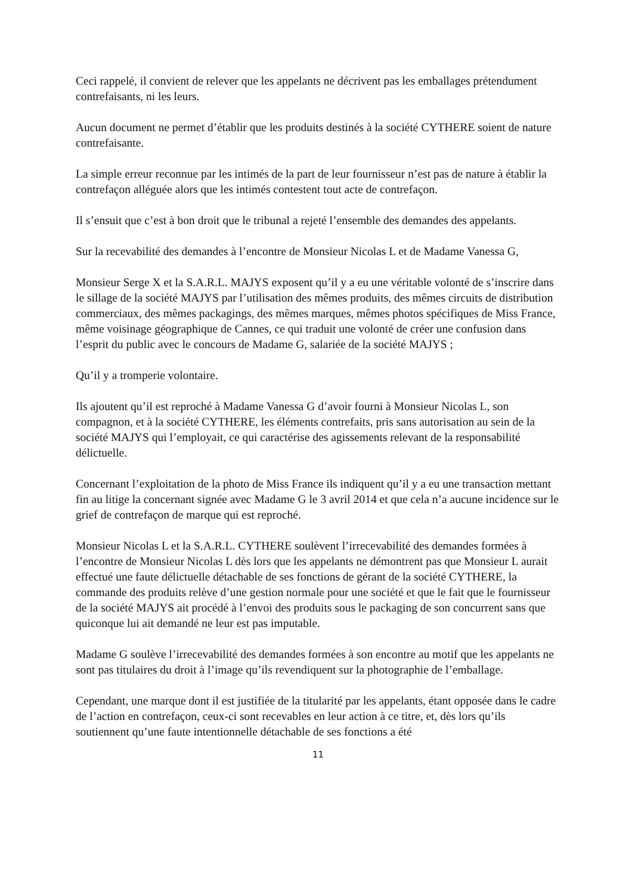Ceci rappelé, il convient de relever que les appelants ne décrivent pas les emballages prétendument contrefaisants, ni les leurs.
Aucun document ne permet d’établir que les produits destinés à la société CYTHERE soient de nature contrefaisante.
La simple erreur reconnue par les intimés de la part de leur fournisseur n’est pas de nature à établir la contrefaçon alléguée alors que les intimés contestent tout acte de contrefaçon.
Il s’ensuit que c’est à bon droit que le tribunal a rejeté l’ensemble des demandes des appelants.
Sur la recevabilité des demandes à l’encontre de Monsieur Nicolas L et de Madame Vanessa G,
Monsieur Serge X et la S.A.R.L. MAJYS exposent qu’il y a eu une véritable volonté de s’inscrire dans le sillage de la société MAJYS par l’utilisation des mêmes produits, des mêmes circuits de distribution commerciaux, des mêmes packagings, des mêmes marques, mêmes photos spécifiques de Miss France, même voisinage géographique de Cannes, ce qui traduit une volonté de créer une confusion dans l’esprit du public avec le concours de Madame G, salariée de la société MAJYS ;
Qu’il y a tromperie volontaire.
Ils ajoutent qu’il est reproché à Madame Vanessa G d’avoir fourni à Monsieur Nicolas L, son compagnon, et à la société CYTHERE, les éléments contrefaits, pris sans autorisation au sein de la société MAJYS qui l’employait, ce qui caractérise des agissements relevant de la responsabilité délictuelle.
Concernant l’exploitation de la photo de Miss France ils indiquent qu’il y a eu une transaction mettant fin au litige la concernant signée avec Madame G le 3 avril 2014 et que cela n’a aucune incidence sur le grief de contrefaçon de marque qui est reproché.
Monsieur Nicolas L et la S.A.R.L. CYTHERE soulèvent l’irrecevabilité des demandes formées à l’encontre de Monsieur Nicolas L dès lors que les appelants ne démontrent pas que Monsieur L aurait effectué une faute délictuelle détachable de ses fonctions de gérant de la société CYTHERE, la commande des produits relève d’une gestion normale pour une société et que le fait que le fournisseur de la société MAJYS ait procédé à l’envoi des produits sous le packaging de son concurrent sans que quiconque lui ait demandé ne leur est pas imputable.
Madame G soulève l’irrecevabilité des demandes formées à son encontre au motif que les appelants ne sont pas titulaires du droit à l’image qu’ils revendiquent sur la photographie de l’emballage.
Cependant, une marque dont il est justifiée de la titularité par les appelants, étant opposée dans le cadre de l’action en contrefaçon, ceux-ci sont recevables en leur action à ce titre, et, dès lors qu’ils soutiennent qu’une faute intentionnelle détachable de ses fonctions a été
11